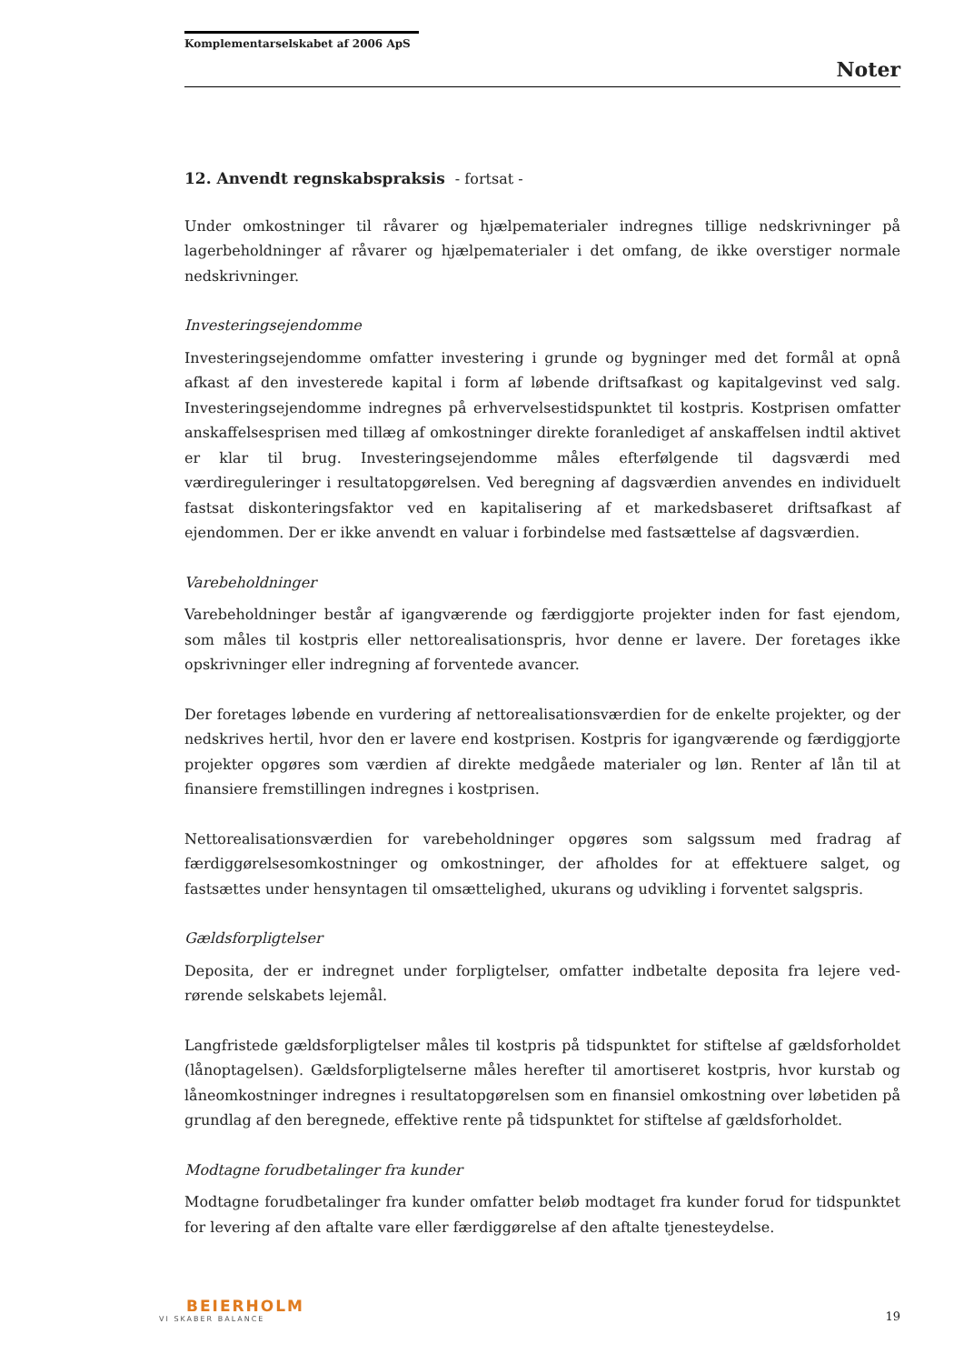Komplementarselskabet af 2006 ApS
Noter
12. Anvendt regnskabspraksis - fortsat -
Under omkostninger til råvarer og hjælpematerialer indregnes tillige nedskrivninger på lagerbeholdninger af råvarer og hjælpematerialer i det omfang, de ikke overstiger normale nedskrivninger.
Investeringsejendomme
Investeringsejendomme omfatter investering i grunde og bygninger med det formål at opnå afkast af den investerede kapital i form af løbende driftsafkast og kapitalgevinst ved salg. Investeringsejendomme indregnes på erhvervelsestidspunktet til kostpris. Kostprisen omfatter anskaffelsesprisen med tillæg af omkostninger direkte foranlediget af anskaffelsen indtil aktivet er klar til brug. Investeringsejendomme måles efterfølgende til dagsværdi med værdireguleringer i resultatopgørelsen. Ved beregning af dagsværdien anvendes en individuelt fastsat diskonteringsfaktor ved en kapitalisering af et markedsbaseret driftsafkast af ejendommen. Der er ikke anvendt en valuar i forbindelse med fastsættelse af dagsværdien.
Varebeholdninger
Varebeholdninger består af igangværende og færdiggjorte projekter inden for fast ejendom, som måles til kostpris eller nettorealisationspris, hvor denne er lavere. Der foretages ikke opskrivninger eller indregning af forventede avancer.
Der foretages løbende en vurdering af nettorealisationsværdien for de enkelte projekter, og der nedskrives hertil, hvor den er lavere end kostprisen. Kostpris for igangværende og færdiggjorte projekter opgøres som værdien af direkte medgåede materialer og løn. Renter af lån til at finansiere fremstillingen indregnes i kostprisen.
Nettorealisationsværdien for varebeholdninger opgøres som salgssum med fradrag af færdiggørelsesomkostninger og omkostninger, der afholdes for at effektuere salget, og fastsættes under hensyntagen til omsættelighed, ukurans og udvikling i forventet salgspris.
Gældsforpligtelser
Deposita, der er indregnet under forpligtelser, omfatter indbetalte deposita fra lejere ved-rørende selskabets lejemål.
Langfristede gældsforpligtelser måles til kostpris på tidspunktet for stiftelse af gældsforholdet (lånoptagelsen). Gældsforpligtelserne måles herefter til amortiseret kostpris, hvor kurstab og låneomkostninger indregnes i resultatopgørelsen som en finansiel omkostning over løbetiden på grundlag af den beregnede, effektive rente på tidspunktet for stiftelse af gældsforholdet.
Modtagne forudbetalinger fra kunder
Modtagne forudbetalinger fra kunder omfatter beløb modtaget fra kunder forud for tidspunktet for levering af den aftalte vare eller færdiggørelse af den aftalte tjenesteydelse.
BEIERHOLM
VI SKABER BALANCE
19